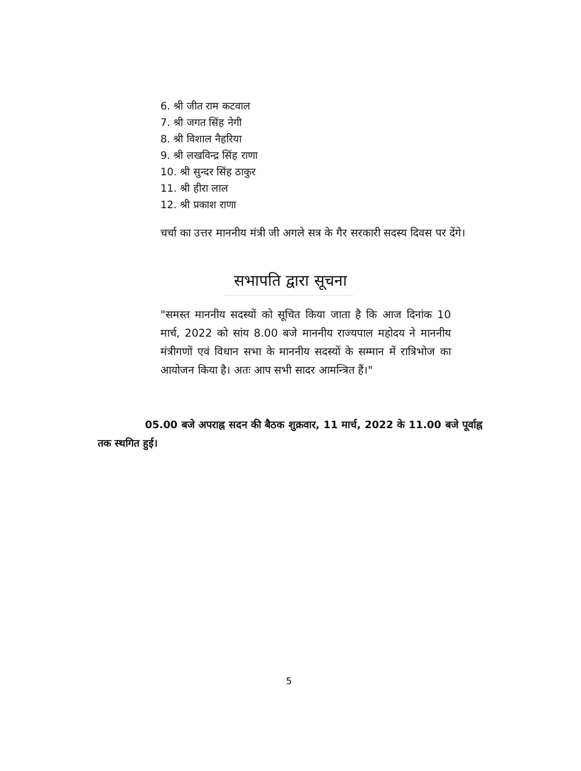6. श्री जीत राम कटवाल
7. श्री जगत सिंह नेगी
8. श्री विशाल नैहरिया
9. श्री लखविन्द्र सिंह राणा
10. श्री सुन्दर सिंह ठाकुर
11. श्री हीरा लाल
12. श्री प्रकाश राणा
चर्चा का उत्तर माननीय मंत्री जी अगले सत्र के गैर सरकारी सदस्य दिवस पर देंगे।
सभापति द्वारा सूचना
"समस्त माननीय सदस्यों को सूचित किया जाता है कि आज दिनांक 10 मार्च, 2022 को सांय 8.00 बजे माननीय राज्यपाल महोदय ने माननीय मंत्रीगणों एवं विधान सभा के माननीय सदस्यों के सम्मान में रात्रिभोज का आयोजन किया है। अतः आप सभी सादर आमन्त्रित हैं।"
05.00 बजे अपराह्न सदन की बैठक शुक्रवार, 11 मार्च, 2022 के 11.00 बजे पूर्वाह्न तक स्थगित हुई।
5